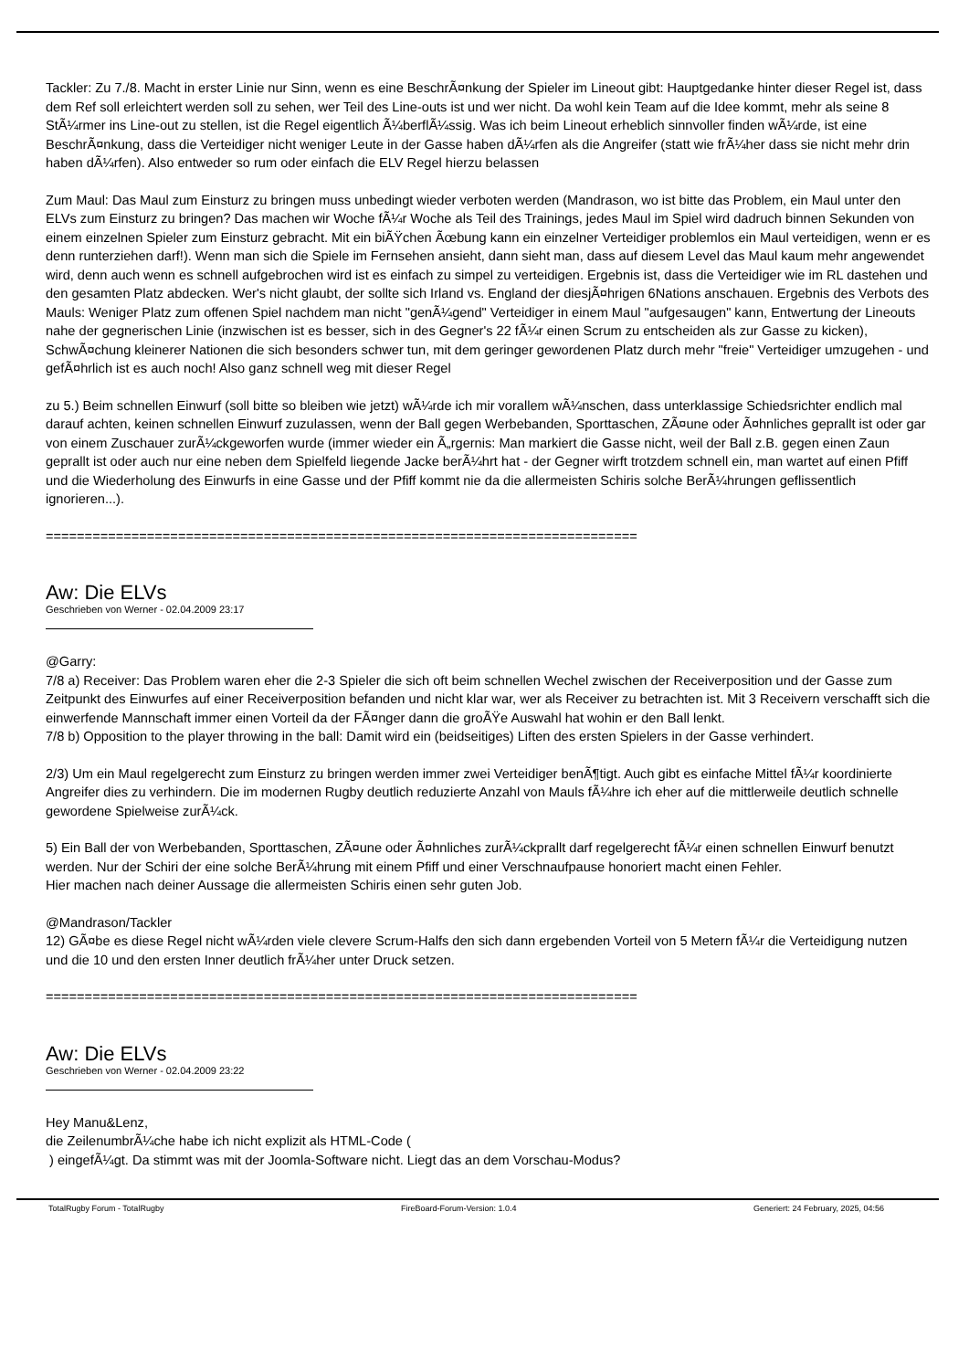Tackler: Zu 7./8. Macht in erster Linie nur Sinn, wenn es eine BeschrÃ¤nkung der Spieler im Lineout gibt: Hauptgedanke hinter dieser Regel ist, dass dem Ref soll erleichtert werden soll zu sehen, wer Teil des Line-outs ist und wer nicht. Da wohl kein Team auf die Idee kommt, mehr als seine 8 StÃ¼rmer ins Line-out zu stellen, ist die Regel eigentlich Ã¼berflÃ¼ssig. Was ich beim Lineout erheblich sinnvoller finden wÃ¼rde, ist eine BeschrÃ¤nkung, dass die Verteidiger nicht weniger Leute in der Gasse haben dÃ¼rfen als die Angreifer (statt wie frÃ¼her dass sie nicht mehr drin haben dÃ¼rfen). Also entweder so rum oder einfach die ELV Regel hierzu belassen
Zum Maul: Das Maul zum Einsturz zu bringen muss unbedingt wieder verboten werden (Mandrason, wo ist bitte das Problem, ein Maul unter den ELVs zum Einsturz zu bringen? Das machen wir Woche fÃ¼r Woche als Teil des Trainings, jedes Maul im Spiel wird dadruch binnen Sekunden von einem einzelnen Spieler zum Einsturz gebracht. Mit ein biÃŸchen Ãœbung kann ein einzelner Verteidiger problemlos ein Maul verteidigen, wenn er es denn runterziehen darf!). Wenn man sich die Spiele im Fernsehen ansieht, dann sieht man, dass auf diesem Level das Maul kaum mehr angewendet wird, denn auch wenn es schnell aufgebrochen wird ist es einfach zu simpel zu verteidigen. Ergebnis ist, dass die Verteidiger wie im RL dastehen und den gesamten Platz abdecken. Wer's nicht glaubt, der sollte sich Irland vs. England der diesjÃ¤hrigen 6Nations anschauen. Ergebnis des Verbots des Mauls: Weniger Platz zum offenen Spiel nachdem man nicht "genÃ¼gend" Verteidiger in einem Maul "aufgesaugen" kann, Entwertung der Lineouts nahe der gegnerischen Linie (inzwischen ist es besser, sich in des Gegner's 22 fÃ¼r einen Scrum zu entscheiden als zur Gasse zu kicken), SchwÃ¤chung kleinerer Nationen die sich besonders schwer tun, mit dem geringer gewordenen Platz durch mehr "freie" Verteidiger umzugehen - und gefÃ¤hrlich ist es auch noch! Also ganz schnell weg mit dieser Regel
zu 5.) Beim schnellen Einwurf (soll bitte so bleiben wie jetzt) wÃ¼rde ich mir vorallem wÃ¼nschen, dass unterklassige Schiedsrichter endlich mal darauf achten, keinen schnellen Einwurf zuzulassen, wenn der Ball gegen Werbebanden, Sporttaschen, ZÃ¤une oder Ã¤hnliches geprallt ist oder gar von einem Zuschauer zurÃ¼ckgeworfen wurde (immer wieder ein Ã„rgernis: Man markiert die Gasse nicht, weil der Ball z.B. gegen einen Zaun geprallt ist oder auch nur eine neben dem Spielfeld liegende Jacke berÃ¼hrt hat - der Gegner wirft trotzdem schnell ein, man wartet auf einen Pfiff und die Wiederholung des Einwurfs in eine Gasse und der Pfiff kommt nie da die allermeisten Schiris solche BerÃ¼hrungen geflissentlich ignorieren...).
============================================================================
Aw: Die ELVs
Geschrieben von Werner - 02.04.2009 23:17
@Garry:
7/8 a) Receiver: Das Problem waren eher die 2-3 Spieler die sich oft beim schnellen Wechel zwischen der Receiverposition und der Gasse zum Zeitpunkt des Einwurfes auf einer Receiverposition befanden und nicht klar war, wer als Receiver zu betrachten ist. Mit 3 Receivern verschafft sich die einwerfende Mannschaft immer einen Vorteil da der FÃ¤nger dann die groÃŸe Auswahl hat wohin er den Ball lenkt.
7/8 b) Opposition to the player throwing in the ball: Damit wird ein (beidseitiges) Liften des ersten Spielers in der Gasse verhindert.
2/3) Um ein Maul regelgerecht zum Einsturz zu bringen werden immer zwei Verteidiger benÃ¶tigt. Auch gibt es einfache Mittel fÃ¼r koordinierte Angreifer dies zu verhindern. Die im modernen Rugby deutlich reduzierte Anzahl von Mauls fÃ¼hre ich eher auf die mittlerweile deutlich schnelle gewordene Spielweise zurÃ¼ck.
5) Ein Ball der von Werbebanden, Sporttaschen, ZÃ¤une oder Ã¤hnliches zurÃ¼ckprallt darf regelgerecht fÃ¼r einen schnellen Einwurf benutzt werden. Nur der Schiri der eine solche BerÃ¼hrung mit einem Pfiff und einer Verschnaufpause honoriert macht einen Fehler.
Hier machen nach deiner Aussage die allermeisten Schiris einen sehr guten Job.
@Mandrason/Tackler
12) GÃ¤be es diese Regel nicht wÃ¼rden viele clevere Scrum-Halfs den sich dann ergebenden Vorteil von 5 Metern fÃ¼r die Verteidigung nutzen und die 10 und den ersten Inner deutlich frÃ¼her unter Druck setzen.
============================================================================
Aw: Die ELVs
Geschrieben von Werner - 02.04.2009 23:22
Hey Manu&Lenz,
die ZeilenumbrÃ¼che habe ich nicht explizit als HTML-Code (
) eingefÃ¼gt. Da stimmt was mit der Joomla-Software nicht. Liegt das an dem Vorschau-Modus?
TotalRugby Forum - TotalRugby FireBoard-Forum-Version: 1.0.4 Generiert: 24 February, 2025, 04:56